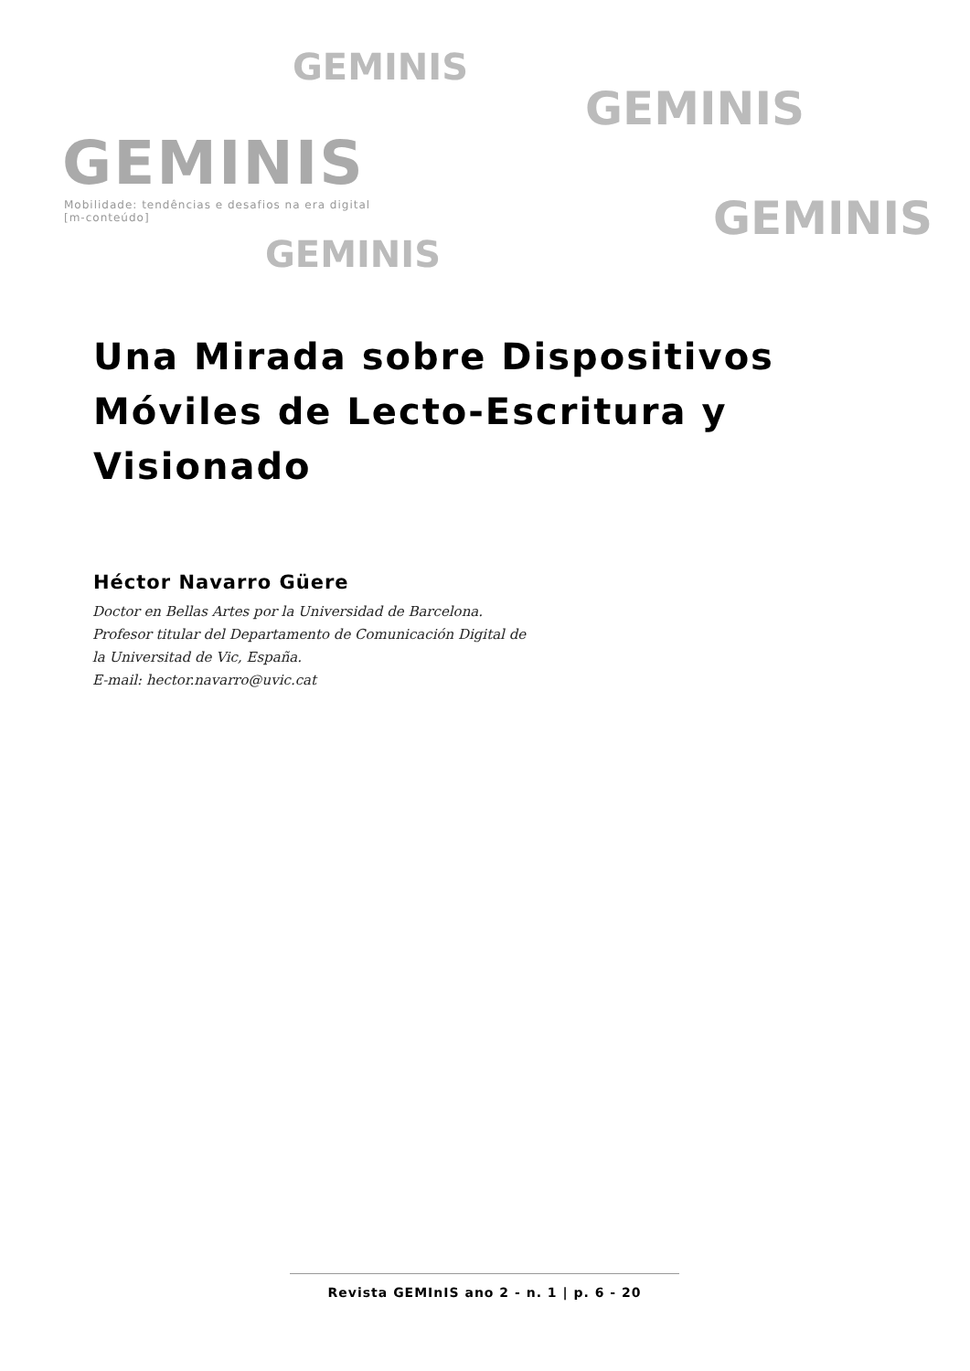GEMINIS
GEMINIS
GEMINIS
GEMINIS
GEMINIS
Mobilidade: tendências e desafios na era digital
[m-conteúdo]
Una Mirada sobre Dispositivos Móviles de Lecto-Escritura y Visionado
Héctor Navarro Güere
Doctor en Bellas Artes por la Universidad de Barcelona.
Profesor titular del Departamento de Comunicación Digital de
la Universitad de Vic, España.
E-mail: hector.navarro@uvic.cat
Revista GEMInIS ano 2 - n. 1 | p. 6 - 20